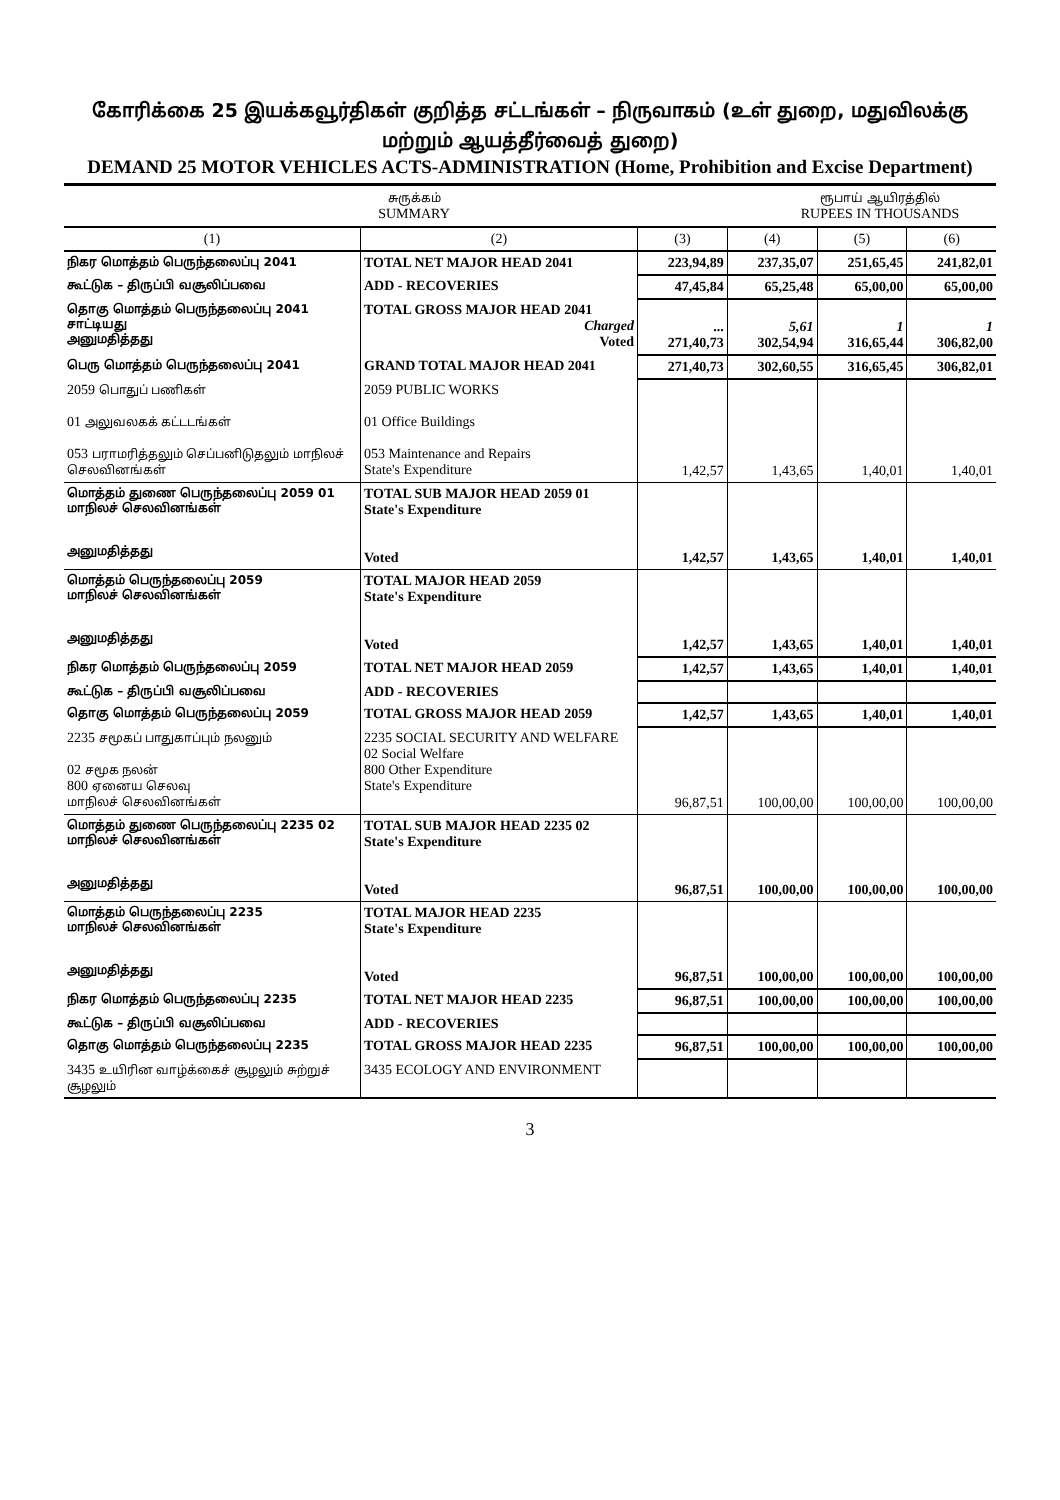கோரிக்கை 25 இயக்கவூர்திகள் குறித்த சட்டங்கள் – நிருவாகம் (உள் துறை, மதுவிலக்கு மற்றும் ஆயத்தீர்வைத் துறை)
DEMAND 25 MOTOR VEHICLES ACTS-ADMINISTRATION (Home, Prohibition and Excise Department)
சுருக்கம்
SUMMARY
ரூபாய் ஆயிரத்தில்
RUPEES IN THOUSANDS
| (1) | (2) | (3) | (4) | (5) | (6) |
| --- | --- | --- | --- | --- | --- |
| நிகர மொத்தம் பெருந்தலைப்பு 2041 | TOTAL NET MAJOR HEAD 2041 | 223,94,89 | 237,35,07 | 251,65,45 | 241,82,01 |
| கூட்டுக – திருப்பி வசூலிப்பவை | ADD - RECOVERIES | 47,45,84 | 65,25,48 | 65,00,00 | 65,00,00 |
| தொகு மொத்தம் பெருந்தலைப்பு 2041 சாட்டியது அனுமதித்தது | TOTAL GROSS MAJOR HEAD 2041 Charged Voted | ... 271,40,73 | 5,61 302,54,94 | 1 316,65,44 | 1 306,82,00 |
| பெரு மொத்தம் பெருந்தலைப்பு 2041 | GRAND TOTAL MAJOR HEAD 2041 | 271,40,73 | 302,60,55 | 316,65,45 | 306,82,01 |
| 2059 பொதுப் பணிகள் 01 அலுவலகக் கட்டடங்கள் 053 பராமரித்தலும் செப்பனிடுதலும் மாநிலச் செலவினங்கள் | 2059 PUBLIC WORKS 01 Office Buildings 053 Maintenance and Repairs State's Expenditure | 1,42,57 | 1,43,65 | 1,40,01 | 1,40,01 |
| மொத்தம் துணை பெருந்தலைப்பு 2059 01 மாநிலச் செலவினங்கள் அனுமதித்தது | TOTAL SUB MAJOR HEAD 2059 01 State's Expenditure Voted | 1,42,57 | 1,43,65 | 1,40,01 | 1,40,01 |
| மொத்தம் பெருந்தலைப்பு 2059 மாநிலச் செலவினங்கள் அனுமதித்தது | TOTAL MAJOR HEAD 2059 State's Expenditure Voted | 1,42,57 | 1,43,65 | 1,40,01 | 1,40,01 |
| நிகர மொத்தம் பெருந்தலைப்பு 2059 | TOTAL NET MAJOR HEAD 2059 | 1,42,57 | 1,43,65 | 1,40,01 | 1,40,01 |
| கூட்டுக – திருப்பி வசூலிப்பவை | ADD - RECOVERIES | | | | |
| தொகு மொத்தம் பெருந்தலைப்பு 2059 | TOTAL GROSS MAJOR HEAD 2059 | 1,42,57 | 1,43,65 | 1,40,01 | 1,40,01 |
| 2235 சமூகப் பாதுகாப்பும் நலனும் 02 சமூக நலன் 800 ஏனைய செலவு மாநிலச் செலவினங்கள் | 2235 SOCIAL SECURITY AND WELFARE 02 Social Welfare 800 Other Expenditure State's Expenditure | 96,87,51 | 100,00,00 | 100,00,00 | 100,00,00 |
| மொத்தம் துணை பெருந்தலைப்பு 2235 02 மாநிலச் செலவினங்கள் அனுமதித்தது | TOTAL SUB MAJOR HEAD 2235 02 State's Expenditure Voted | 96,87,51 | 100,00,00 | 100,00,00 | 100,00,00 |
| மொத்தம் பெருந்தலைப்பு 2235 மாநிலச் செலவினங்கள் அனுமதித்தது | TOTAL MAJOR HEAD 2235 State's Expenditure Voted | 96,87,51 | 100,00,00 | 100,00,00 | 100,00,00 |
| நிகர மொத்தம் பெருந்தலைப்பு 2235 | TOTAL NET MAJOR HEAD 2235 | 96,87,51 | 100,00,00 | 100,00,00 | 100,00,00 |
| கூட்டுக – திருப்பி வசூலிப்பவை | ADD - RECOVERIES | | | | |
| தொகு மொத்தம் பெருந்தலைப்பு 2235 | TOTAL GROSS MAJOR HEAD 2235 | 96,87,51 | 100,00,00 | 100,00,00 | 100,00,00 |
| 3435 உயிரின வாழ்க்கைச் சூழலும் சுற்றுச் சூழலும் | 3435 ECOLOGY AND ENVIRONMENT | | | | |
3